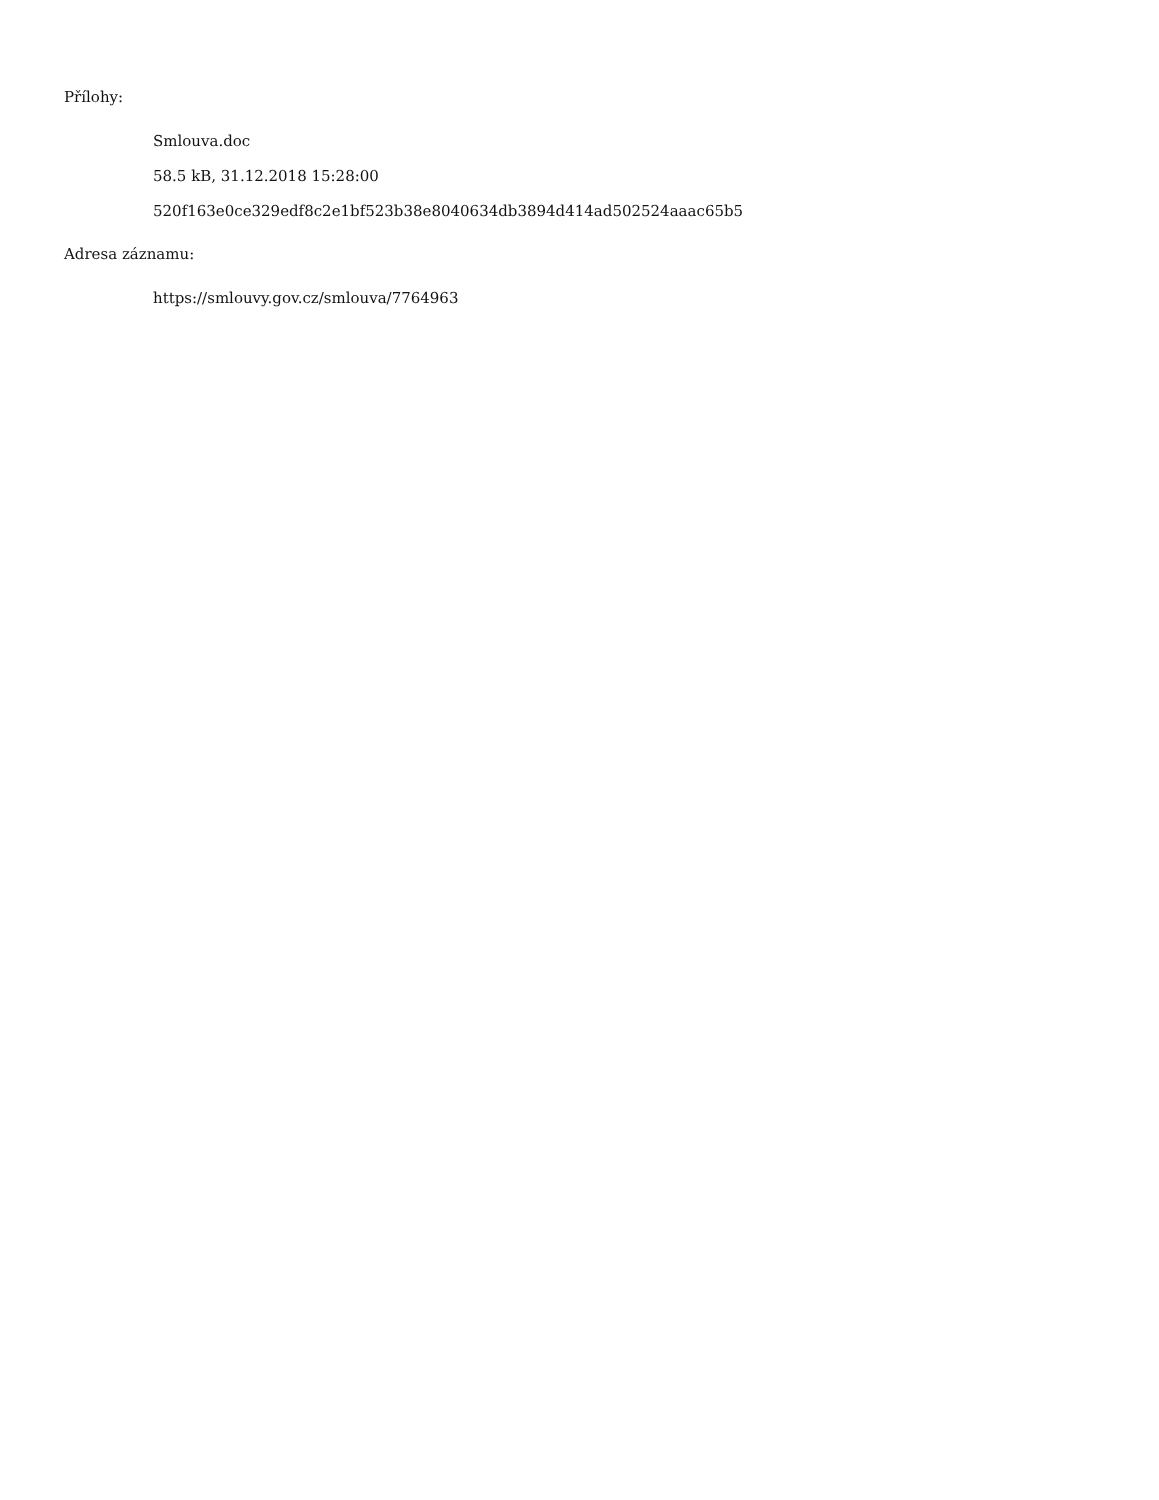Přílohy:
Smlouva.doc
58.5 kB, 31.12.2018 15:28:00
520f163e0ce329edf8c2e1bf523b38e8040634db3894d414ad502524aaac65b5
Adresa záznamu:
https://smlouvy.gov.cz/smlouva/7764963